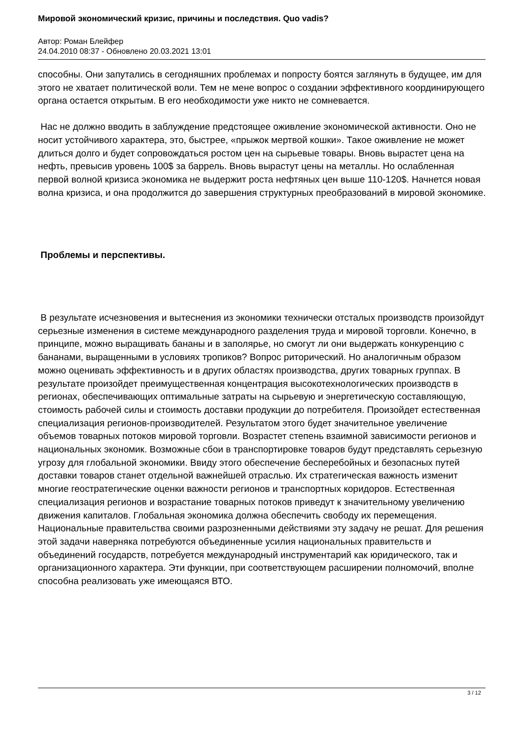Мировой экономический кризис, причины и последствия. Quo vadis?
Автор: Роман Блейфер
24.04.2010 08:37 - Обновлено 20.03.2021 13:01
способны. Они запутались в сегодняшних проблемах и попросту боятся заглянуть в будущее, им для этого не хватает политической воли. Тем не мене вопрос о создании эффективного координирующего органа остается открытым. В его необходимости уже никто не сомневается.
Нас не должно вводить в заблуждение предстоящее оживление экономической активности. Оно не носит устойчивого характера, это, быстрее, «прыжок мертвой кошки». Такое оживление не может длиться долго и будет сопровождаться ростом цен на сырьевые товары. Вновь вырастет цена на нефть, превысив уровень 100$ за баррель. Вновь вырастут цены на металлы. Но ослабленная первой волной кризиса экономика не выдержит роста нефтяных цен выше 110-120$. Начнется новая волна кризиса, и она продолжится до завершения структурных преобразований в мировой экономике.
Проблемы и перспективы.
В результате исчезновения и вытеснения из экономики технически отсталых производств произойдут серьезные изменения в системе международного разделения труда и мировой торговли. Конечно, в принципе, можно выращивать бананы и в заполярье, но смогут ли они выдержать конкуренцию с бананами, выращенными в условиях тропиков? Вопрос риторический. Но аналогичным образом можно оценивать эффективность и в других областях производства, других товарных группах. В результате произойдет преимущественная концентрация высокотехнологических производств в регионах, обеспечивающих оптимальные затраты на сырьевую и энергетическую составляющую, стоимость рабочей силы и стоимость доставки продукции до потребителя. Произойдет естественная специализация регионов-производителей. Результатом этого будет значительное увеличение объемов товарных потоков мировой торговли. Возрастет степень взаимной зависимости регионов и национальных экономик. Возможные сбои в транспортировке товаров будут представлять серьезную угрозу для глобальной экономики. Ввиду этого обеспечение бесперебойных и безопасных путей доставки товаров станет отдельной важнейшей отраслью. Их стратегическая важность изменит многие геостратегические оценки важности регионов и транспортных коридоров. Естественная специализация регионов и возрастание товарных потоков приведут к значительному увеличению движения капиталов. Глобальная экономика должна обеспечить свободу их перемещения. Национальные правительства своими разрозненными действиями эту задачу не решат. Для решения этой задачи наверняка потребуются объединенные усилия национальных правительств и объединений государств, потребуется международный инструментарий как юридического, так и организационного характера. Эти функции, при соответствующем расширении полномочий, вполне способна реализовать уже имеющаяся ВТО.
3 / 12